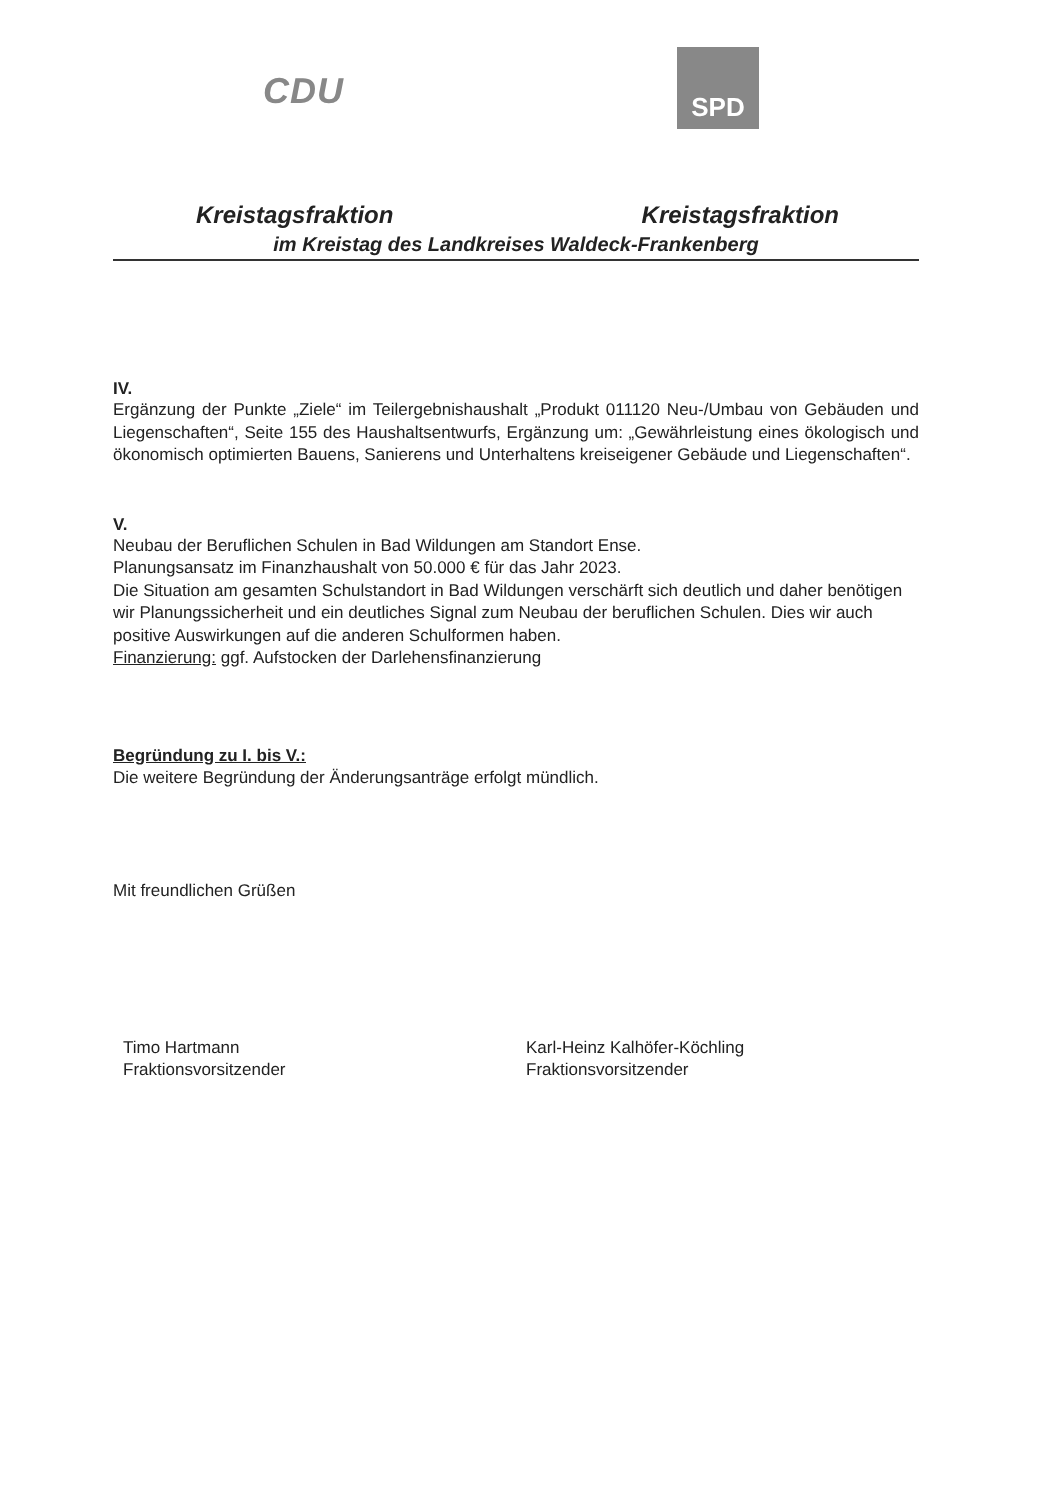CDU
SPD
Kreistagsfraktion Kreistagsfraktion
im Kreistag des Landkreises Waldeck-Frankenberg
IV.
Ergänzung der Punkte „Ziele“ im Teilergebnishaushalt „Produkt 011120 Neu-/Umbau von Gebäuden und Liegenschaften“, Seite 155 des Haushaltsentwurfs, Ergänzung um: „Gewährleistung eines ökologisch und ökonomisch optimierten Bauens, Sanierens und Unterhaltens kreiseigener Gebäude und Liegenschaften“.
V.
Neubau der Beruflichen Schulen in Bad Wildungen am Standort Ense.
Planungsansatz im Finanzhaushalt von 50.000 € für das Jahr 2023.
Die Situation am gesamten Schulstandort in Bad Wildungen verschärft sich deutlich und daher benötigen wir Planungssicherheit und ein deutliches Signal zum Neubau der beruflichen Schulen. Dies wir auch positive Auswirkungen auf die anderen Schulformen haben.
Finanzierung: ggf. Aufstocken der Darlehensfinanzierung
Begründung zu I. bis V.:
Die weitere Begründung der Änderungsanträge erfolgt mündlich.
Mit freundlichen Grüßen
Timo Hartmann
Fraktionsvorsitzender
Karl-Heinz Kalhöfer-Köchling
Fraktionsvorsitzender